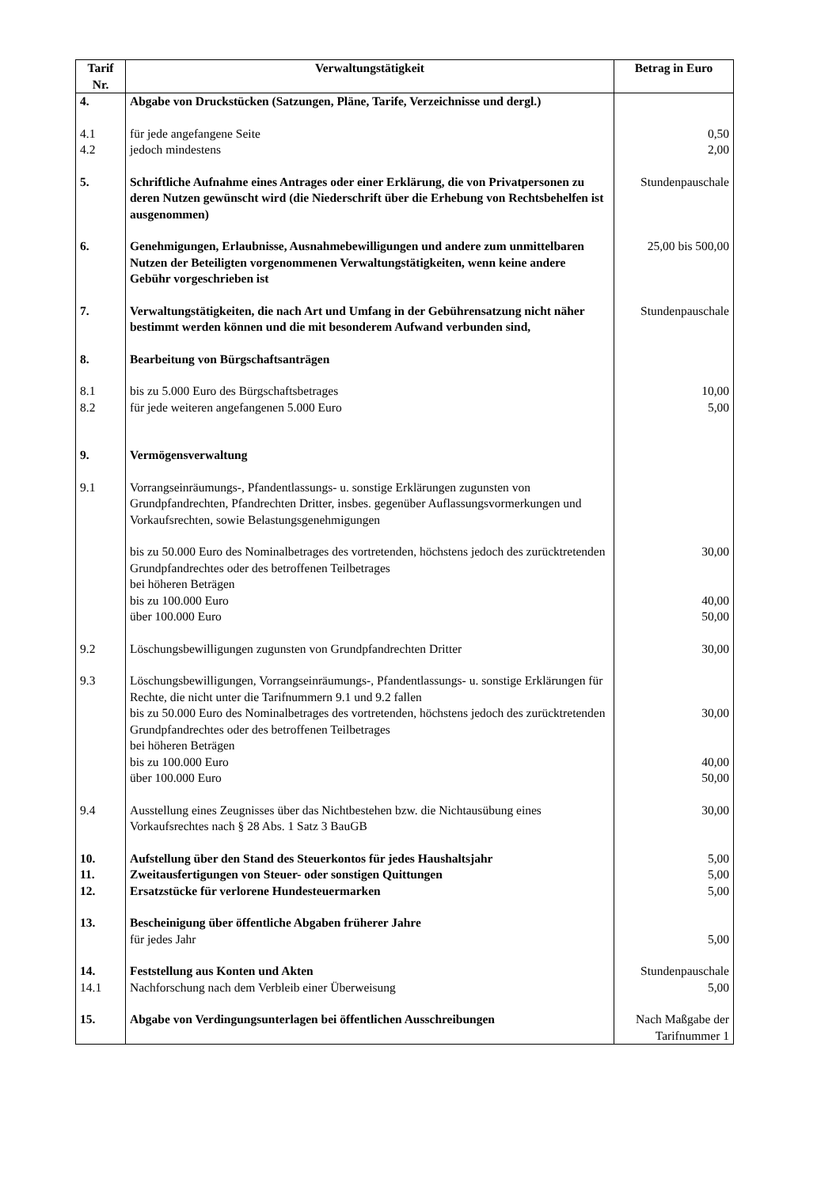| Tarif Nr. | Verwaltungstätigkeit | Betrag in Euro |
| --- | --- | --- |
| 4. | Abgabe von Druckstücken (Satzungen, Pläne, Tarife, Verzeichnisse und dergl.) | |
| 4.1 4.2 | für jede angefangene Seite jedoch mindestens | 0,50 2,00 |
| 5. | Schriftliche Aufnahme eines Antrages oder einer Erklärung, die von Privatpersonen zu deren Nutzen gewünscht wird (die Niederschrift über die Erhebung von Rechtsbehelfen ist ausgenommen) | Stundenpauschale |
| 6. | Genehmigungen, Erlaubnisse, Ausnahmebewilligungen und andere zum unmittelbaren Nutzen der Beteiligten vorgenommenen Verwaltungstätigkeiten, wenn keine andere Gebühr vorgeschrieben ist | 25,00 bis 500,00 |
| 7. | Verwaltungstätigkeiten, die nach Art und Umfang in der Gebührensatzung nicht näher bestimmt werden können und die mit besonderem Aufwand verbunden sind, | Stundenpauschale |
| 8. | Bearbeitung von Bürgschaftsanträgen | |
| 8.1 8.2 | bis zu 5.000 Euro des Bürgschaftsbetrages für jede weiteren angefangenen 5.000 Euro | 10,00 5,00 |
| 9. | Vermögensverwaltung | |
| 9.1 | Vorrangseinräumungs-, Pfandentlassungs- u. sonstige Erklärungen zugunsten von Grundpfandrechten, Pfandrechten Dritter, insbes. gegenüber Auflassungs­vormerkungen und Vorkaufsrechten, sowie Belastungsgenehmigungen | |
| | bis zu 50.000 Euro des Nominalbetrages des vortretenden, höchstens jedoch des zurücktretenden Grundpfandrechtes oder des betroffenen Teilbetrages bei höheren Beträgen bis zu 100.000 Euro über 100.000 Euro | 30,00 40,00 50,00 |
| 9.2 | Löschungsbewilligungen zugunsten von Grundpfandrechten Dritter | 30,00 |
| 9.3 | Löschungsbewilligungen, Vorrangseinräumungs-, Pfandentlassungs- u. sonstige Erklärungen für Rechte, die nicht unter die Tarifnummern 9.1 und 9.2 fallen bis zu 50.000 Euro des Nominalbetrages des vortretenden, höchstens jedoch des zurücktretenden Grundpfandrechtes oder des betroffenen Teilbetrages bei höheren Beträgen bis zu 100.000 Euro über 100.000 Euro | 30,00 40,00 50,00 |
| 9.4 | Ausstellung eines Zeugnisses über das Nichtbestehen bzw. die Nichtausübung eines Vorkaufsrechtes nach § 28 Abs. 1 Satz 3 BauGB | 30,00 |
| 10. | Aufstellung über den Stand des Steuerkontos für jedes Haushaltsjahr | 5,00 |
| 11. | Zweitausfertigungen von Steuer- oder sonstigen Quittungen | 5,00 |
| 12. | Ersatzstücke für verlorene Hundesteuermarken | 5,00 |
| 13. | Bescheinigung über öffentliche Abgaben früherer Jahre für jedes Jahr | 5,00 |
| 14. 14.1 | Feststellung aus Konten und Akten Nachforschung nach dem Verbleib einer Überweisung | Stundenpauschale 5,00 |
| 15. | Abgabe von Verdingungsunterlagen bei öffentlichen Ausschreibungen | Nach Maßgabe der Tarifnummer 1 |